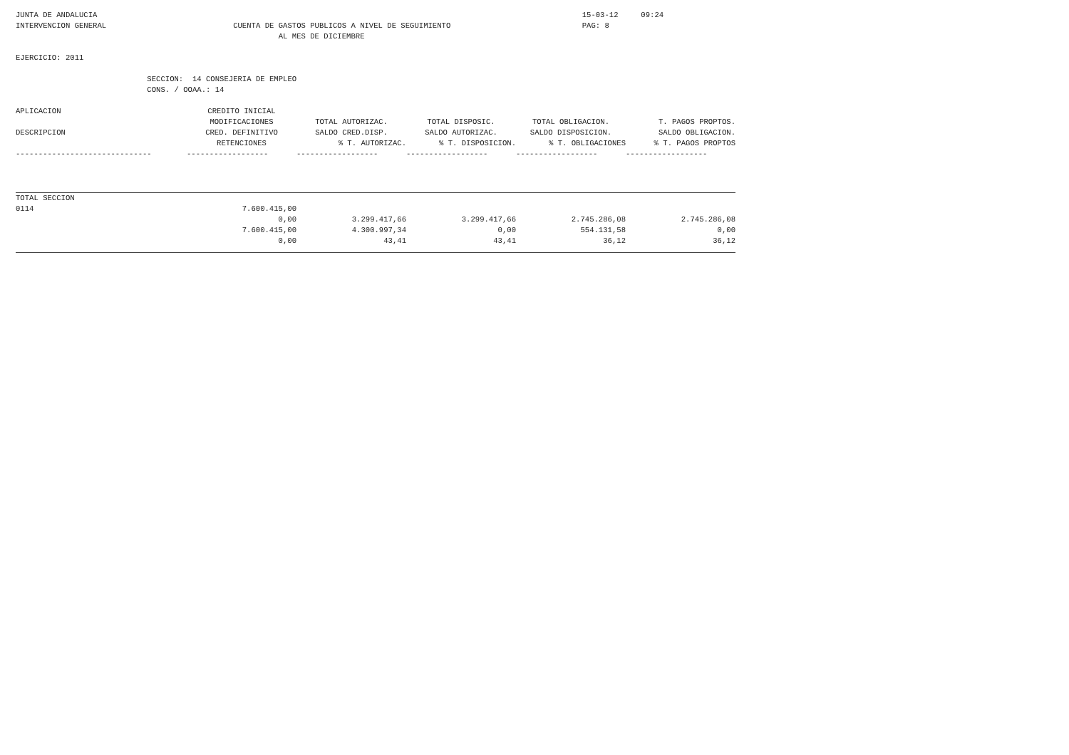JUNTA DE ANDALUCIA                                                                                                           15-03-12     09:24
INTERVENCION GENERAL                            CUENTA DE GASTOS PUBLICOS A NIVEL DE SEGUIMIENTO                             PAG: 8
                                                          AL MES DE DICIEMBRE

EJERCICIO: 2011

                             SECCION:  14 CONSEJERIA DE EMPLEO
                             CONS. / OOAA.: 14
| APLICACION | CREDITO INICIAL | | | | |
| --- | --- | --- | --- | --- | --- |
| | MODIFICACIONES | TOTAL AUTORIZAC. | TOTAL DISPOSIC. | TOTAL OBLIGACION. | T. PAGOS PROPTOS. |
| DESCRIPCION | CRED. DEFINITIVO | SALDO CRED.DISP. | SALDO AUTORIZAC. | SALDO DISPOSICION. | SALDO OBLIGACION. |
| | RETENCIONES | % T. AUTORIZAC. | % T. DISPOSICION. | % T. OBLIGACIONES | % T. PAGOS PROPTOS |
| ------------------------------ | ------------------ | ------------------ | ------------------ | ------------------ | ------------------ |
| TOTAL SECCION | | | | | |
| 0114 | 7.600.415,00 | | | | |
| | 0,00 | 3.299.417,66 | 3.299.417,66 | 2.745.286,08 | 2.745.286,08 |
| | 7.600.415,00 | 4.300.997,34 | 0,00 | 554.131,58 | 0,00 |
| | 0,00 | 43,41 | 43,41 | 36,12 | 36,12 |